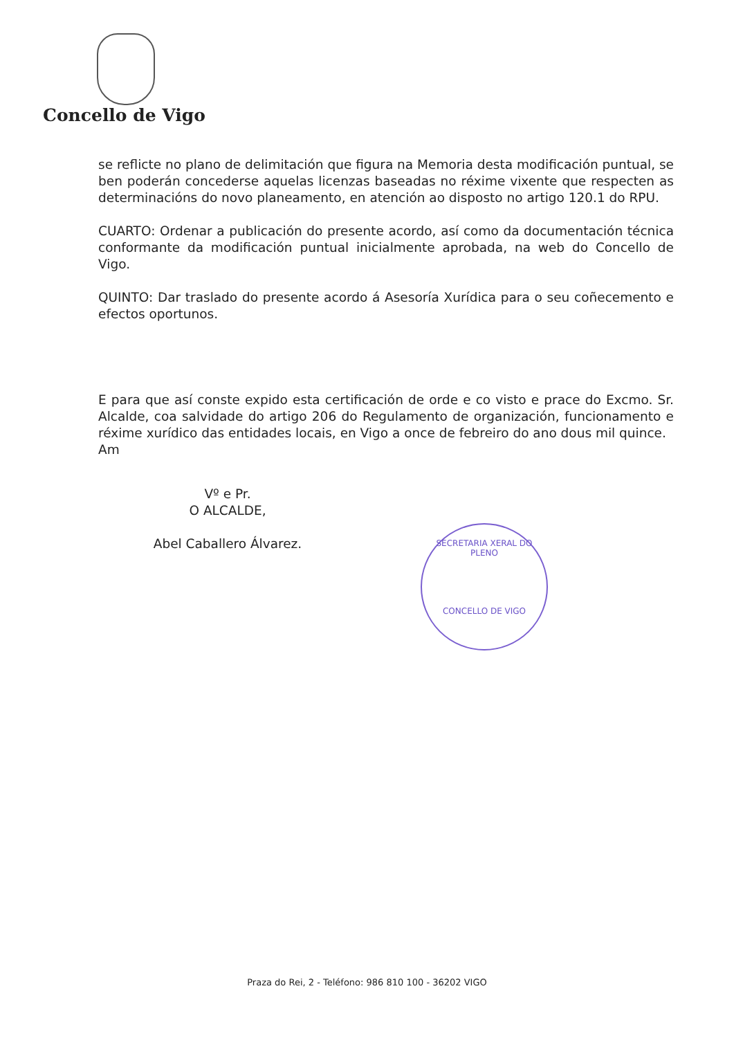Concello de Vigo
se reflicte no plano de delimitación que figura na Memoria desta modificación puntual, se ben poderán concederse aquelas licenzas baseadas no réxime vixente que respecten as determinacións do novo planeamento, en atención ao disposto no artigo 120.1 do RPU.
CUARTO: Ordenar a publicación do presente acordo, así como da documentación técnica conformante da modificación puntual inicialmente aprobada, na web do Concello de Vigo.
QUINTO: Dar traslado do presente acordo á Asesoría Xurídica para o seu coñecemento e efectos oportunos.
E para que así conste expido esta certificación de orde e co visto e prace do Excmo. Sr. Alcalde, coa salvidade do artigo 206 do Regulamento de organización, funcionamento e réxime xurídico das entidades locais, en Vigo a once de febreiro do ano dous mil quince.
Am
Vº e Pr.
O ALCALDE,
Abel Caballero Álvarez.
SECRETARIA XERAL DO PLENO
CONCELLO DE VIGO
Praza do Rei, 2 - Teléfono: 986 810 100 - 36202 VIGO